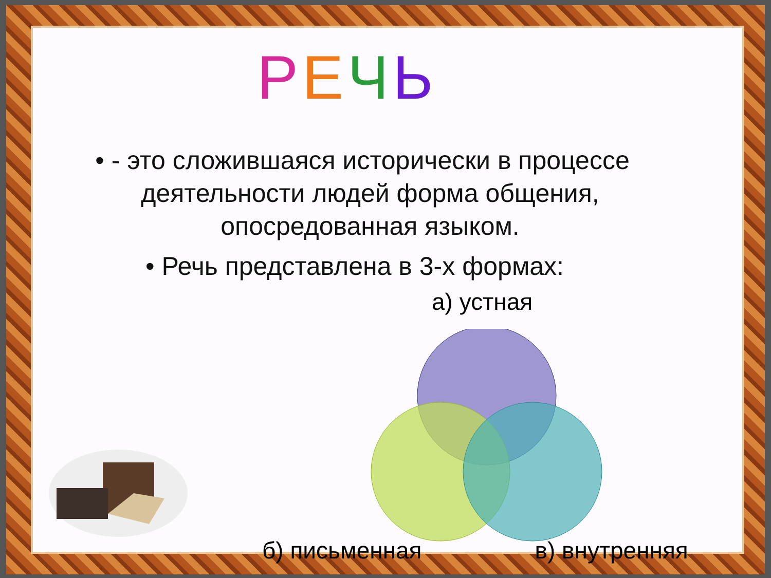РЕЧЬ
• - это сложившаяся исторически в процессе деятельности людей форма общения, опосредованная языком.
• Речь представлена в 3-х формах:
а) устная
б) письменная в) внутренняя